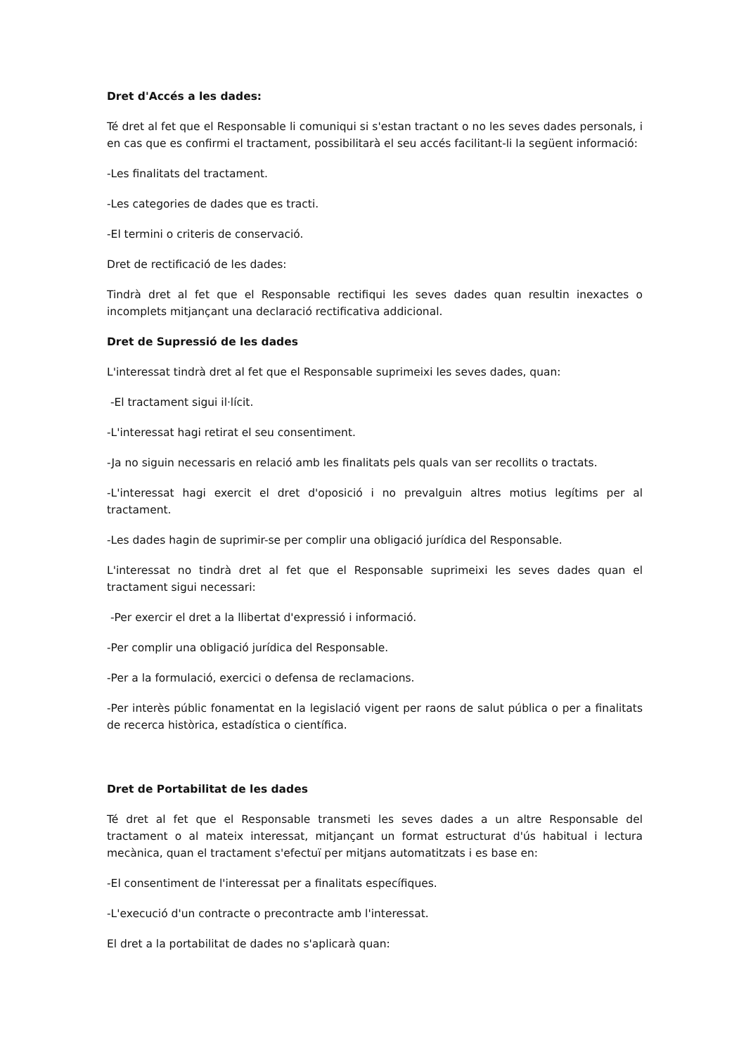Dret d'Accés a les dades:
Té dret al fet que el Responsable li comuniqui si s'estan tractant o no les seves dades personals, i en cas que es confirmi el tractament, possibilitarà el seu accés facilitant-li la següent informació:
-Les finalitats del tractament.
-Les categories de dades que es tracti.
-El termini o criteris de conservació.
Dret de rectificació de les dades:
Tindrà dret al fet que el Responsable rectifiqui les seves dades quan resultin inexactes o incomplets mitjançant una declaració rectificativa addicional.
Dret de Supressió de les dades
L'interessat tindrà dret al fet que el Responsable suprimeixi les seves dades, quan:
-El tractament sigui il·lícit.
-L'interessat hagi retirat el seu consentiment.
-Ja no siguin necessaris en relació amb les finalitats pels quals van ser recollits o tractats.
-L'interessat hagi exercit el dret d'oposició i no prevalguin altres motius legítims per al tractament.
-Les dades hagin de suprimir-se per complir una obligació jurídica del Responsable.
L'interessat no tindrà dret al fet que el Responsable suprimeixi les seves dades quan el tractament sigui necessari:
-Per exercir el dret a la llibertat d'expressió i informació.
-Per complir una obligació jurídica del Responsable.
-Per a la formulació, exercici o defensa de reclamacions.
-Per interès públic fonamentat en la legislació vigent per raons de salut pública o per a finalitats de recerca històrica, estadística o científica.
Dret de Portabilitat de les dades
Té dret al fet que el Responsable transmeti les seves dades a un altre Responsable del tractament o al mateix interessat, mitjançant un format estructurat d'ús habitual i lectura mecànica, quan el tractament s'efectuï per mitjans automatitzats i es base en:
-El consentiment de l'interessat per a finalitats específiques.
-L'execució d'un contracte o precontracte amb l'interessat.
El dret a la portabilitat de dades no s'aplicarà quan: